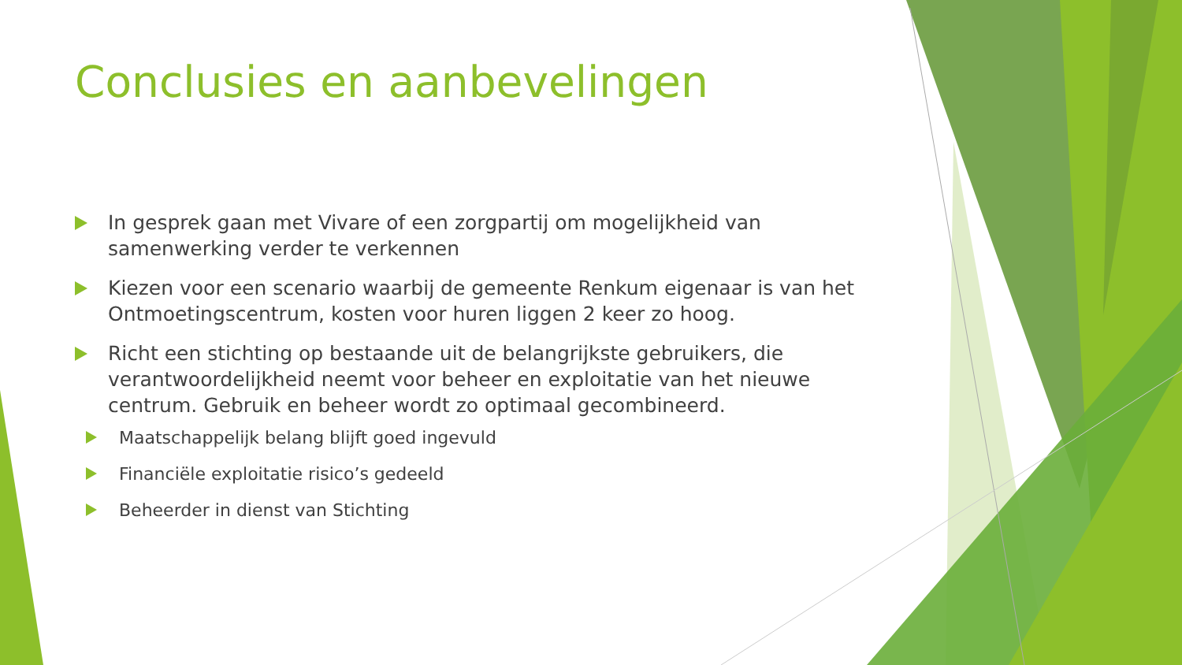Conclusies en aanbevelingen
In gesprek gaan met Vivare of een zorgpartij om mogelijkheid van samenwerking verder te verkennen
Kiezen voor een scenario waarbij de gemeente Renkum eigenaar is van het Ontmoetingscentrum, kosten voor huren liggen 2 keer zo hoog.
Richt een stichting op bestaande uit de belangrijkste gebruikers, die verantwoordelijkheid neemt voor beheer en exploitatie van het nieuwe centrum. Gebruik en beheer wordt zo optimaal gecombineerd.
Maatschappelijk belang blijft goed ingevuld
Financiële exploitatie risico’s gedeeld
Beheerder in dienst van Stichting